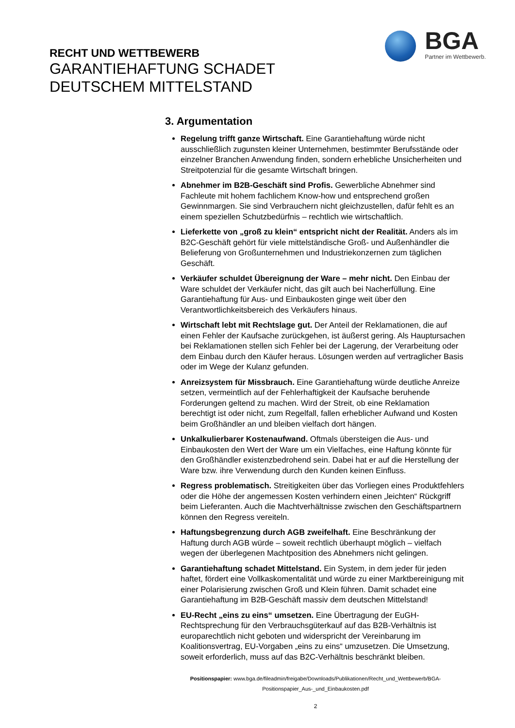RECHT UND WETTBEWERB
GARANTIEHAFTUNG SCHADET
DEUTSCHEM MITTELSTAND
BGA
Partner im Wettbewerb.
3. Argumentation
Regelung trifft ganze Wirtschaft. Eine Garantiehaftung würde nicht ausschließlich zugunsten kleiner Unternehmen, bestimmter Berufsstände oder einzelner Branchen Anwendung finden, sondern erhebliche Unsicherheiten und Streitpotenzial für die gesamte Wirtschaft bringen.
Abnehmer im B2B-Geschäft sind Profis. Gewerbliche Abnehmer sind Fachleute mit hohem fachlichem Know-how und entsprechend großen Gewinnmargen. Sie sind Verbrauchern nicht gleichzustellen, dafür fehlt es an einem speziellen Schutzbedürfnis – rechtlich wie wirtschaftlich.
Lieferkette von „groß zu klein“ entspricht nicht der Realität. Anders als im B2C-Geschäft gehört für viele mittelständische Groß- und Außenhändler die Belieferung von Großunternehmen und Industriekonzernen zum täglichen Geschäft.
Verkäufer schuldet Übereignung der Ware – mehr nicht. Den Einbau der Ware schuldet der Verkäufer nicht, das gilt auch bei Nacherfüllung. Eine Garantiehaftung für Aus- und Einbaukosten ginge weit über den Verantwortlichkeitsbereich des Verkäufers hinaus.
Wirtschaft lebt mit Rechtslage gut. Der Anteil der Reklamationen, die auf einen Fehler der Kaufsache zurückgehen, ist äußerst gering. Als Hauptursachen bei Reklamationen stellen sich Fehler bei der Lagerung, der Verarbeitung oder dem Einbau durch den Käufer heraus. Lösungen werden auf vertraglicher Basis oder im Wege der Kulanz gefunden.
Anreizsystem für Missbrauch. Eine Garantiehaftung würde deutliche Anreize setzen, vermeintlich auf der Fehlerhaftigkeit der Kaufsache beruhende Forderungen geltend zu machen. Wird der Streit, ob eine Reklamation berechtigt ist oder nicht, zum Regelfall, fallen erheblicher Aufwand und Kosten beim Großhändler an und bleiben vielfach dort hängen.
Unkalkulierbarer Kostenaufwand. Oftmals übersteigen die Aus- und Einbaukosten den Wert der Ware um ein Vielfaches, eine Haftung könnte für den Großhändler existenzbedrohend sein. Dabei hat er auf die Herstellung der Ware bzw. ihre Verwendung durch den Kunden keinen Einfluss.
Regress problematisch. Streitigkeiten über das Vorliegen eines Produktfehlers oder die Höhe der angemessen Kosten verhindern einen „leichten“ Rückgriff beim Lieferanten. Auch die Machtverhältnisse zwischen den Geschäftspartnern können den Regress vereiteln.
Haftungsbegrenzung durch AGB zweifelhaft. Eine Beschränkung der Haftung durch AGB würde – soweit rechtlich überhaupt möglich – vielfach wegen der überlegenen Machtposition des Abnehmers nicht gelingen.
Garantiehaftung schadet Mittelstand. Ein System, in dem jeder für jeden haftet, fördert eine Vollkaskomentalität und würde zu einer Marktbereinigung mit einer Polarisierung zwischen Groß und Klein führen. Damit schadet eine Garantiehaftung im B2B-Geschäft massiv dem deutschen Mittelstand!
EU-Recht „eins zu eins“ umsetzen. Eine Übertragung der EuGH-Rechtsprechung für den Verbrauchsgüterkauf auf das B2B-Verhältnis ist europarechtlich nicht geboten und widerspricht der Vereinbarung im Koalitionsvertrag, EU-Vorgaben „eins zu eins“ umzusetzen. Die Umsetzung, soweit erforderlich, muss auf das B2C-Verhältnis beschränkt bleiben.
Positionspapier: www.bga.de/fileadmin/freigabe/Downloads/Publikationen/Recht_und_Wettbewerb/BGA-
Positionspapier_Aus-_und_Einbaukosten.pdf
2